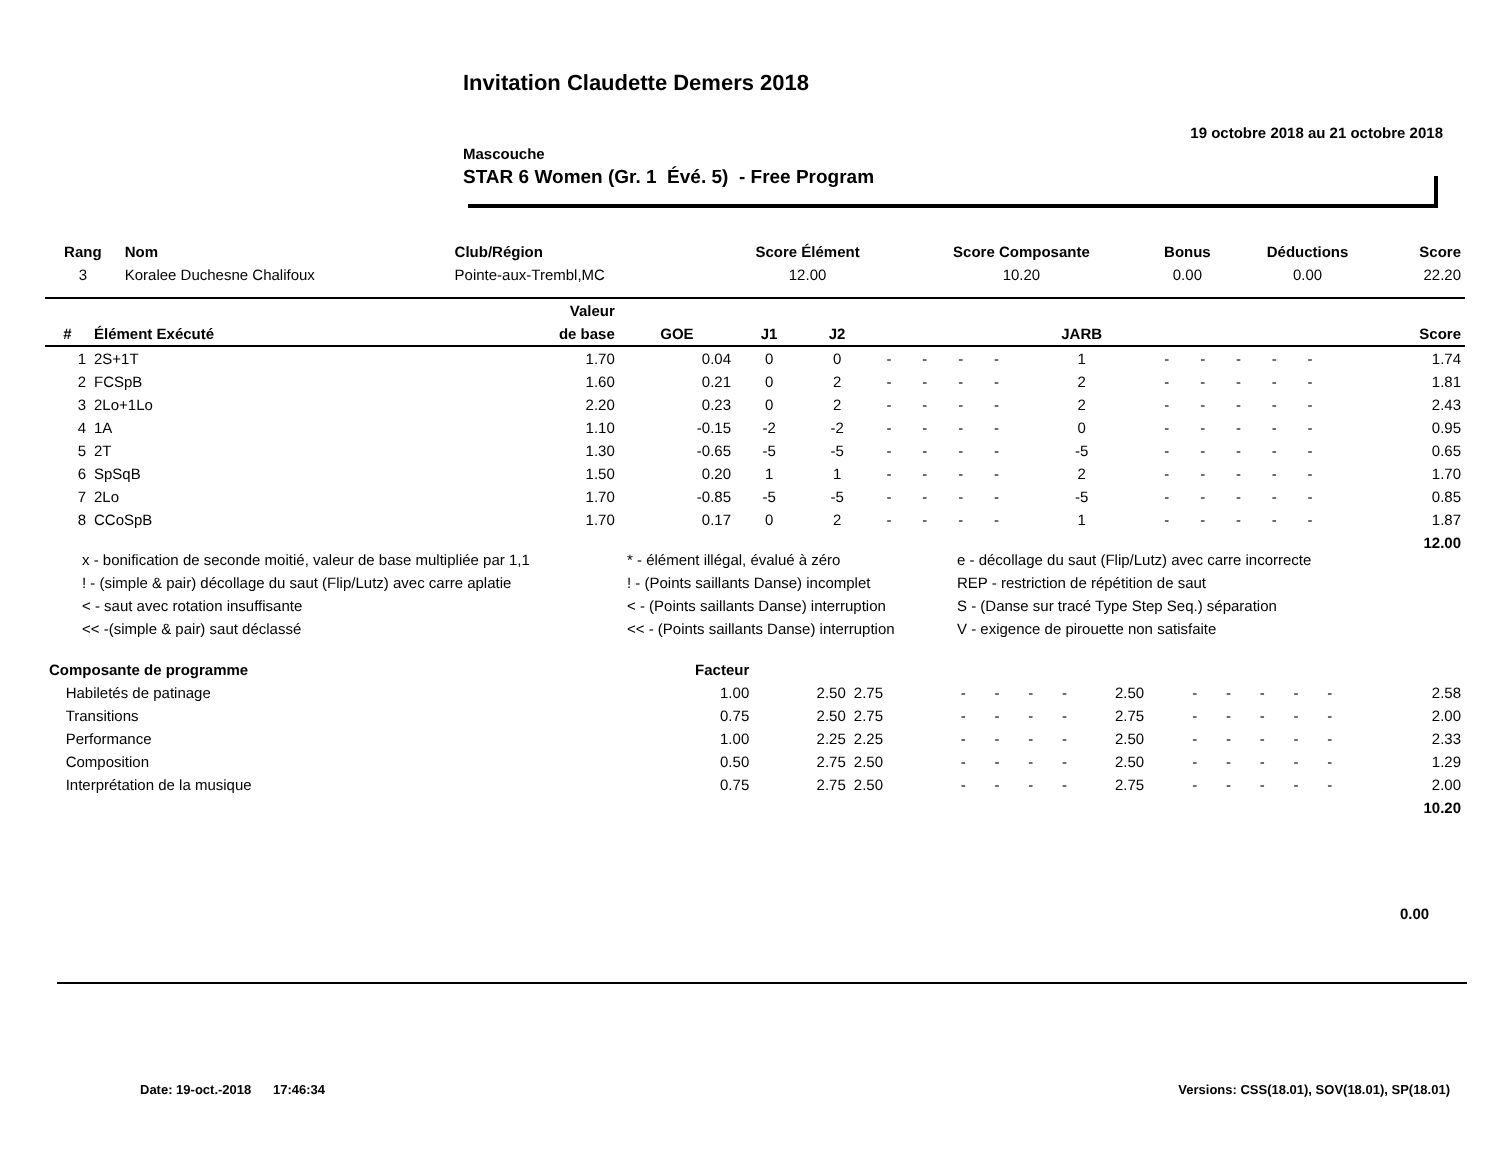Invitation Claudette Demers 2018
19 octobre 2018 au 21 octobre 2018
Mascouche
STAR 6 Women (Gr. 1 Évé. 5) - Free Program
| Rang | Nom | Club/Région | Score Élément | Score Composante | Bonus | Déductions | Score |
| --- | --- | --- | --- | --- | --- | --- | --- |
| 3 | Koralee Duchesne Chalifoux | Pointe-aux-Trembl,MC | 12.00 | 10.20 | 0.00 | 0.00 | 22.20 |
| | | Valeur | | | | | | | | | | | | | | |
| --- | --- | --- | --- | --- | --- | --- | --- | --- | --- | --- | --- | --- | --- | --- | --- | --- |
| # | Élément Exécuté | de base | GOE | J1 | J2 | | | | | JARB | | | | | | Score |
| 1 | 2S+1T | 1.70 | 0.04 | 0 | 0 | - | - | - | - | 1 | - | - | - | - | - | 1.74 |
| 2 | FCSpB | 1.60 | 0.21 | 0 | 2 | - | - | - | - | 2 | - | - | - | - | - | 1.81 |
| 3 | 2Lo+1Lo | 2.20 | 0.23 | 0 | 2 | - | - | - | - | 2 | - | - | - | - | - | 2.43 |
| 4 | 1A | 1.10 | -0.15 | -2 | -2 | - | - | - | - | 0 | - | - | - | - | - | 0.95 |
| 5 | 2T | 1.30 | -0.65 | -5 | -5 | - | - | - | - | -5 | - | - | - | - | - | 0.65 |
| 6 | SpSqB | 1.50 | 0.20 | 1 | 1 | - | - | - | - | 2 | - | - | - | - | - | 1.70 |
| 7 | 2Lo | 1.70 | -0.85 | -5 | -5 | - | - | - | - | -5 | - | - | - | - | - | 0.85 |
| 8 | CCoSpB | 1.70 | 0.17 | 0 | 2 | - | - | - | - | 1 | - | - | - | - | - | 1.87 |
| | | | | | | | | | | | | | | | | 12.00 |
x - bonification de seconde moitié, valeur de base multipliée par 1,1
* - élément illégal, évalué à zéro
e - décollage du saut (Flip/Lutz) avec carre incorrecte
! - (simple & pair) décollage du saut (Flip/Lutz) avec carre aplatie
! - (Points saillants Danse) incomplet
REP - restriction de répétition de saut
< - saut avec rotation insuffisante
< - (Points saillants Danse) interruption
S - (Danse sur tracé Type Step Seq.) séparation
<< -(simple & pair) saut déclassé
<< - (Points saillants Danse) interruption
V - exigence de pirouette non satisfaite
| Composante de programme | Facteur | | | | | | | | | | | | | |
| --- | --- | --- | --- | --- | --- | --- | --- | --- | --- | --- | --- | --- | --- | --- |
| Habiletés de patinage | 1.00 | 2.50 | 2.75 | - | - | - | - | 2.50 | - | - | - | - | - | 2.58 |
| Transitions | 0.75 | 2.50 | 2.75 | - | - | - | - | 2.75 | - | - | - | - | - | 2.00 |
| Performance | 1.00 | 2.25 | 2.25 | - | - | - | - | 2.50 | - | - | - | - | - | 2.33 |
| Composition | 0.50 | 2.75 | 2.50 | - | - | - | - | 2.50 | - | - | - | - | - | 1.29 |
| Interprétation de la musique | 0.75 | 2.75 | 2.50 | - | - | - | - | 2.75 | - | - | - | - | - | 2.00 |
| | | | | | | | | | | | | | | 10.20 |
0.00
Date: 19-oct.-2018 17:46:34 Versions: CSS(18.01), SOV(18.01), SP(18.01)